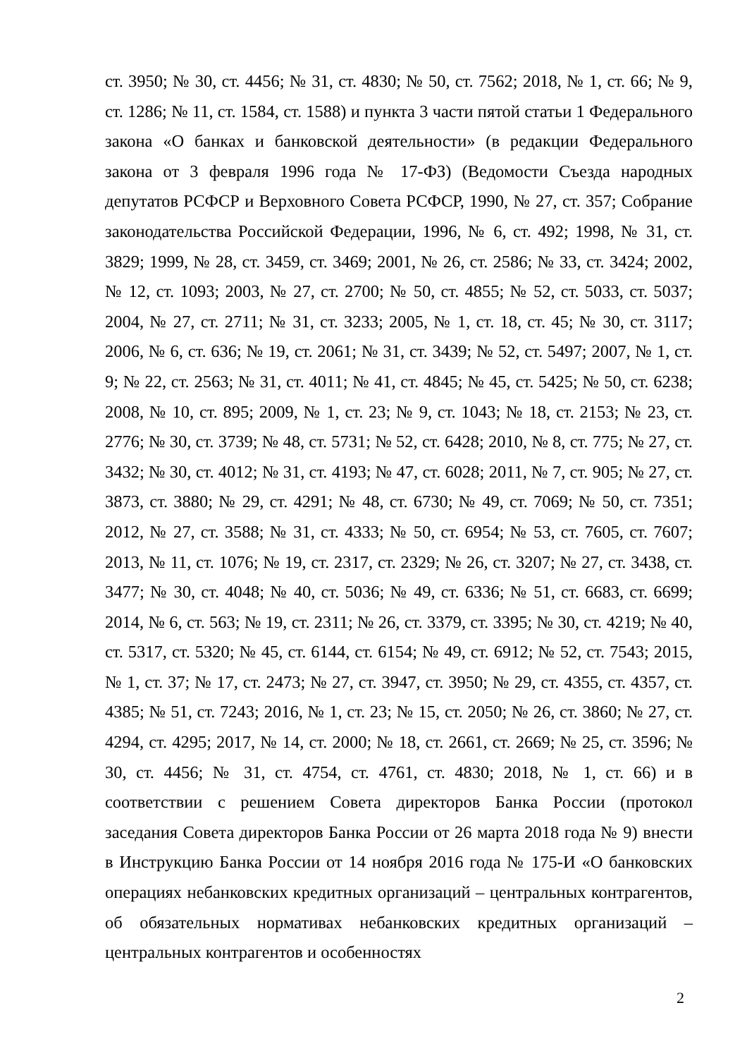ст. 3950; № 30, ст. 4456; № 31, ст. 4830; № 50, ст. 7562; 2018, № 1, ст. 66; № 9, ст. 1286; № 11, ст. 1584, ст. 1588) и пункта 3 части пятой статьи 1 Федерального закона «О банках и банковской деятельности» (в редакции Федерального закона от 3 февраля 1996 года № 17-ФЗ) (Ведомости Съезда народных депутатов РСФСР и Верховного Совета РСФСР, 1990, № 27, ст. 357; Собрание законодательства Российской Федерации, 1996, № 6, ст. 492; 1998, № 31, ст. 3829; 1999, № 28, ст. 3459, ст. 3469; 2001, № 26, ст. 2586; № 33, ст. 3424; 2002, № 12, ст. 1093; 2003, № 27, ст. 2700; № 50, ст. 4855; № 52, ст. 5033, ст. 5037; 2004, № 27, ст. 2711; № 31, ст. 3233; 2005, № 1, ст. 18, ст. 45; № 30, ст. 3117; 2006, № 6, ст. 636; № 19, ст. 2061; № 31, ст. 3439; № 52, ст. 5497; 2007, № 1, ст. 9; № 22, ст. 2563; № 31, ст. 4011; № 41, ст. 4845; № 45, ст. 5425; № 50, ст. 6238; 2008, № 10, ст. 895; 2009, № 1, ст. 23; № 9, ст. 1043; № 18, ст. 2153; № 23, ст. 2776; № 30, ст. 3739; № 48, ст. 5731; № 52, ст. 6428; 2010, № 8, ст. 775; № 27, ст. 3432; № 30, ст. 4012; № 31, ст. 4193; № 47, ст. 6028; 2011, № 7, ст. 905; № 27, ст. 3873, ст. 3880; № 29, ст. 4291; № 48, ст. 6730; № 49, ст. 7069; № 50, ст. 7351; 2012, № 27, ст. 3588; № 31, ст. 4333; № 50, ст. 6954; № 53, ст. 7605, ст. 7607; 2013, № 11, ст. 1076; № 19, ст. 2317, ст. 2329; № 26, ст. 3207; № 27, ст. 3438, ст. 3477; № 30, ст. 4048; № 40, ст. 5036; № 49, ст. 6336; № 51, ст. 6683, ст. 6699; 2014, № 6, ст. 563; № 19, ст. 2311; № 26, ст. 3379, ст. 3395; № 30, ст. 4219; № 40, ст. 5317, ст. 5320; № 45, ст. 6144, ст. 6154; № 49, ст. 6912; № 52, ст. 7543; 2015, № 1, ст. 37; № 17, ст. 2473; № 27, ст. 3947, ст. 3950; № 29, ст. 4355, ст. 4357, ст. 4385; № 51, ст. 7243; 2016, № 1, ст. 23; № 15, ст. 2050; № 26, ст. 3860; № 27, ст. 4294, ст. 4295; 2017, № 14, ст. 2000; № 18, ст. 2661, ст. 2669; № 25, ст. 3596; № 30, ст. 4456; № 31, ст. 4754, ст. 4761, ст. 4830; 2018, № 1, ст. 66) и в соответствии с решением Совета директоров Банка России (протокол заседания Совета директоров Банка России от 26 марта 2018 года № 9) внести в Инструкцию Банка России от 14 ноября 2016 года № 175-И «О банковских операциях небанковских кредитных организаций – центральных контрагентов, об обязательных нормативах небанковских кредитных организаций – центральных контрагентов и особенностях
2